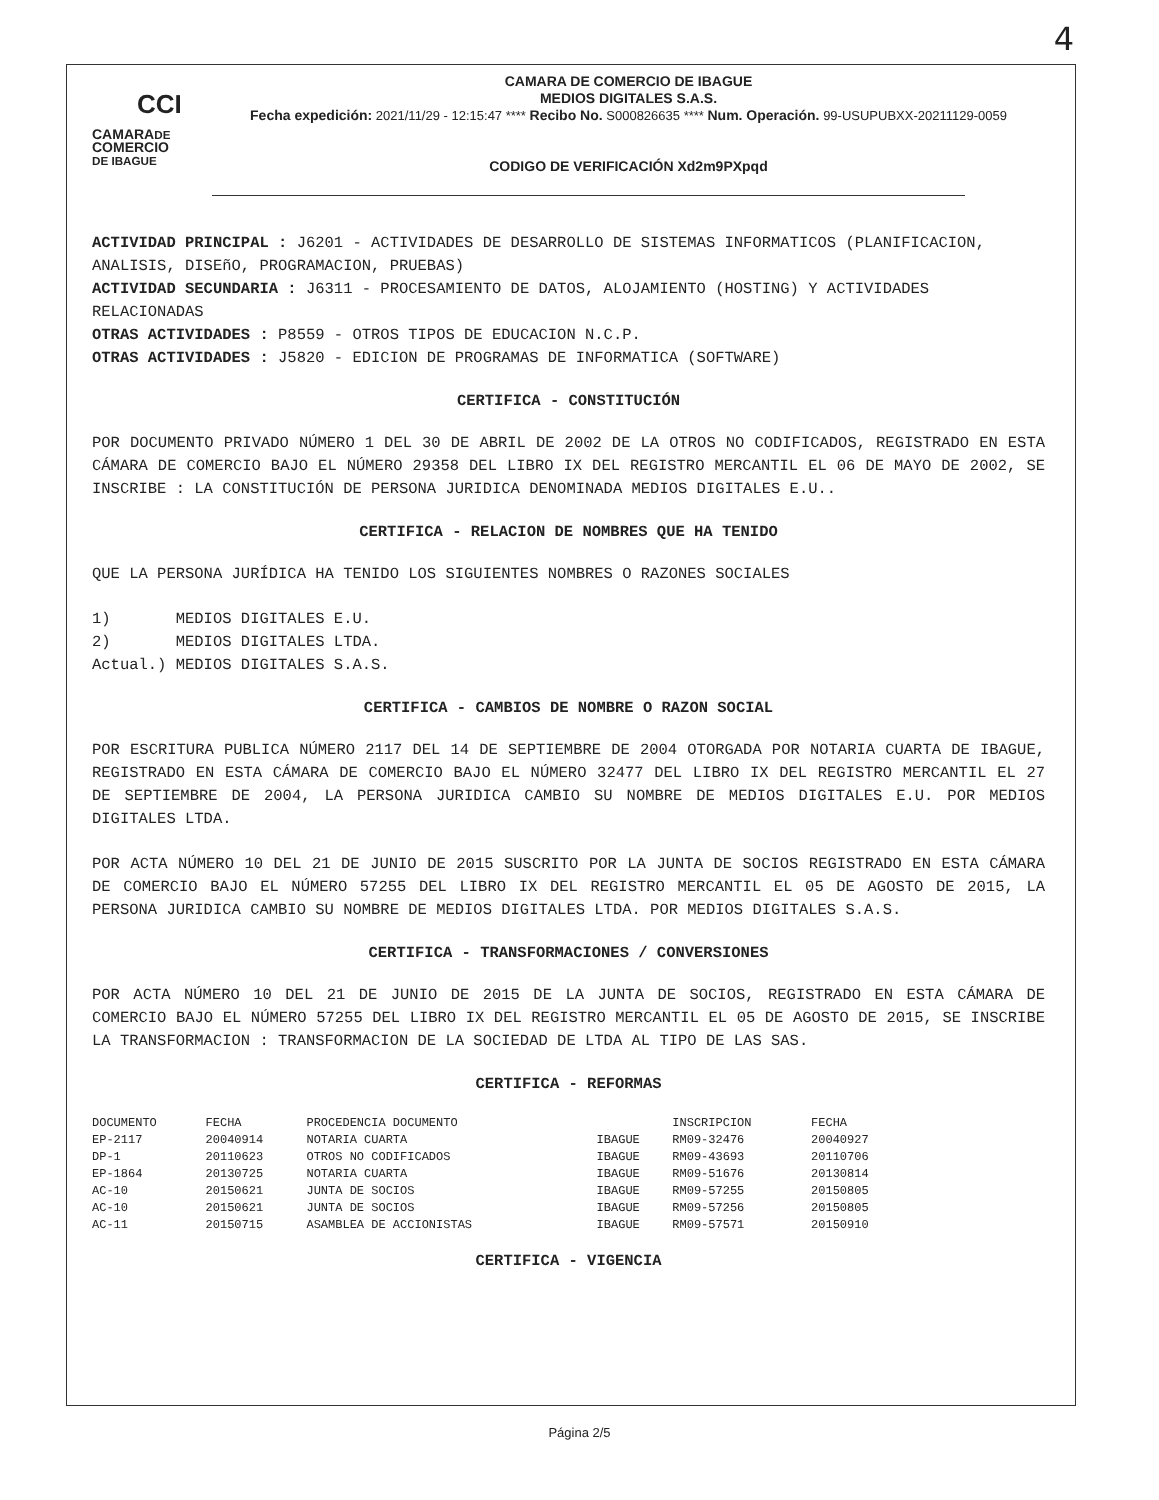4
CCI
CAMARADE
COMERCIO
DE IBAGUE
CAMARA DE COMERCIO DE IBAGUE
MEDIOS DIGITALES S.A.S.
Fecha expedición: 2021/11/29 - 12:15:47 **** Recibo No. S000826635 **** Num. Operación. 99-USUPUBXX-20211129-0059
CODIGO DE VERIFICACIÓN Xd2m9PXpqd
ACTIVIDAD PRINCIPAL : J6201 - ACTIVIDADES DE DESARROLLO DE SISTEMAS INFORMATICOS (PLANIFICACION, ANALISIS, DISEñO, PROGRAMACION, PRUEBAS)
ACTIVIDAD SECUNDARIA : J6311 - PROCESAMIENTO DE DATOS, ALOJAMIENTO (HOSTING) Y ACTIVIDADES RELACIONADAS
OTRAS ACTIVIDADES : P8559 - OTROS TIPOS DE EDUCACION N.C.P.
OTRAS ACTIVIDADES : J5820 - EDICION DE PROGRAMAS DE INFORMATICA (SOFTWARE)
CERTIFICA - CONSTITUCIÓN
POR DOCUMENTO PRIVADO NÚMERO 1 DEL 30 DE ABRIL DE 2002 DE LA OTROS NO CODIFICADOS, REGISTRADO EN ESTA CÁMARA DE COMERCIO BAJO EL NÚMERO 29358 DEL LIBRO IX DEL REGISTRO MERCANTIL EL 06 DE MAYO DE 2002, SE INSCRIBE : LA CONSTITUCIÓN DE PERSONA JURIDICA DENOMINADA MEDIOS DIGITALES E.U..
CERTIFICA - RELACION DE NOMBRES QUE HA TENIDO
QUE LA PERSONA JURÍDICA HA TENIDO LOS SIGUIENTES NOMBRES O RAZONES SOCIALES
1) MEDIOS DIGITALES E.U. 2) MEDIOS DIGITALES LTDA. Actual.) MEDIOS DIGITALES S.A.S.
CERTIFICA - CAMBIOS DE NOMBRE O RAZON SOCIAL
POR ESCRITURA PUBLICA NÚMERO 2117 DEL 14 DE SEPTIEMBRE DE 2004 OTORGADA POR NOTARIA CUARTA DE IBAGUE, REGISTRADO EN ESTA CÁMARA DE COMERCIO BAJO EL NÚMERO 32477 DEL LIBRO IX DEL REGISTRO MERCANTIL EL 27 DE SEPTIEMBRE DE 2004, LA PERSONA JURIDICA CAMBIO SU NOMBRE DE MEDIOS DIGITALES E.U. POR MEDIOS DIGITALES LTDA.
POR ACTA NÚMERO 10 DEL 21 DE JUNIO DE 2015 SUSCRITO POR LA JUNTA DE SOCIOS REGISTRADO EN ESTA CÁMARA DE COMERCIO BAJO EL NÚMERO 57255 DEL LIBRO IX DEL REGISTRO MERCANTIL EL 05 DE AGOSTO DE 2015, LA PERSONA JURIDICA CAMBIO SU NOMBRE DE MEDIOS DIGITALES LTDA. POR MEDIOS DIGITALES S.A.S.
CERTIFICA - TRANSFORMACIONES / CONVERSIONES
POR ACTA NÚMERO 10 DEL 21 DE JUNIO DE 2015 DE LA JUNTA DE SOCIOS, REGISTRADO EN ESTA CÁMARA DE COMERCIO BAJO EL NÚMERO 57255 DEL LIBRO IX DEL REGISTRO MERCANTIL EL 05 DE AGOSTO DE 2015, SE INSCRIBE LA TRANSFORMACION : TRANSFORMACION DE LA SOCIEDAD DE LTDA AL TIPO DE LAS SAS.
CERTIFICA - REFORMAS
| DOCUMENTO | FECHA | PROCEDENCIA DOCUMENTO | | INSCRIPCION | FECHA |
| --- | --- | --- | --- | --- | --- |
| EP-2117 | 20040914 | NOTARIA CUARTA | IBAGUE | RM09-32476 | 20040927 |
| DP-1 | 20110623 | OTROS NO CODIFICADOS | IBAGUE | RM09-43693 | 20110706 |
| EP-1864 | 20130725 | NOTARIA CUARTA | IBAGUE | RM09-51676 | 20130814 |
| AC-10 | 20150621 | JUNTA DE SOCIOS | IBAGUE | RM09-57255 | 20150805 |
| AC-10 | 20150621 | JUNTA DE SOCIOS | IBAGUE | RM09-57256 | 20150805 |
| AC-11 | 20150715 | ASAMBLEA DE ACCIONISTAS | IBAGUE | RM09-57571 | 20150910 |
CERTIFICA - VIGENCIA
Página 2/5